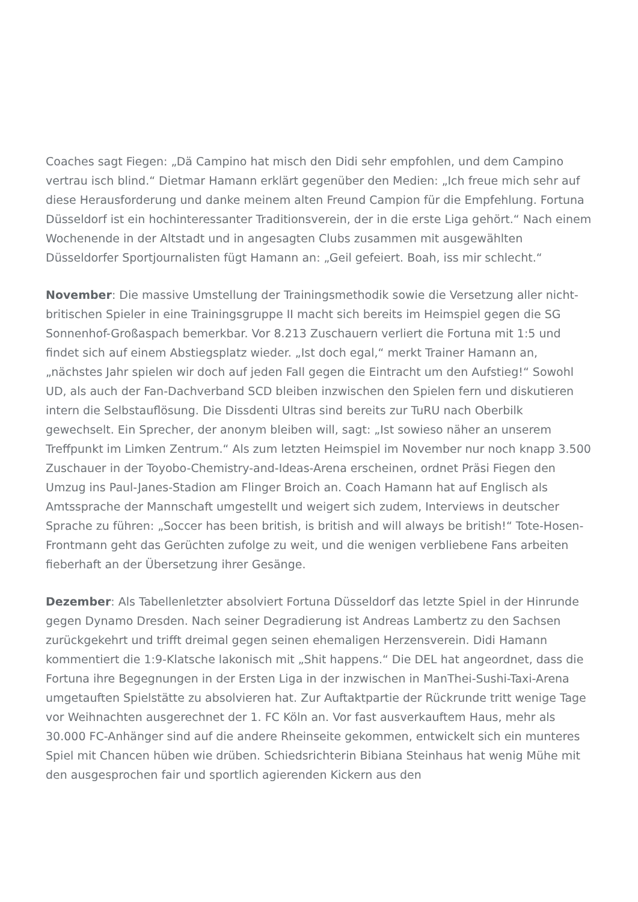Coaches sagt Fiegen: „Dä Campino hat misch den Didi sehr empfohlen, und dem Campino vertrau isch blind.“ Dietmar Hamann erklärt gegenüber den Medien: „Ich freue mich sehr auf diese Herausforderung und danke meinem alten Freund Campion für die Empfehlung. Fortuna Düsseldorf ist ein hochinteressanter Traditionsverein, der in die erste Liga gehört.“ Nach einem Wochenende in der Altstadt und in angesagten Clubs zusammen mit ausgewählten Düsseldorfer Sportjournalisten fügt Hamann an: „Geil gefeiert. Boah, iss mir schlecht.“
November: Die massive Umstellung der Trainingsmethodik sowie die Versetzung aller nicht-britischen Spieler in eine Trainingsgruppe II macht sich bereits im Heimspiel gegen die SG Sonnenhof-Großaspach bemerkbar. Vor 8.213 Zuschauern verliert die Fortuna mit 1:5 und findet sich auf einem Abstiegsplatz wieder. „Ist doch egal,“ merkt Trainer Hamann an, „nächstes Jahr spielen wir doch auf jeden Fall gegen die Eintracht um den Aufstieg!“ Sowohl UD, als auch der Fan-Dachverband SCD bleiben inzwischen den Spielen fern und diskutieren intern die Selbstauflösung. Die Dissdenti Ultras sind bereits zur TuRU nach Oberbilk gewechselt. Ein Sprecher, der anonym bleiben will, sagt: „Ist sowieso näher an unserem Treffpunkt im Limken Zentrum.“ Als zum letzten Heimspiel im November nur noch knapp 3.500 Zuschauer in der Toyobo-Chemistry-and-Ideas-Arena erscheinen, ordnet Präsi Fiegen den Umzug ins Paul-Janes-Stadion am Flinger Broich an. Coach Hamann hat auf Englisch als Amtssprache der Mannschaft umgestellt und weigert sich zudem, Interviews in deutscher Sprache zu führen: „Soccer has been british, is british and will always be british!“ Tote-Hosen-Frontmann geht das Gerüchten zufolge zu weit, und die wenigen verbliebene Fans arbeiten fieberhaft an der Übersetzung ihrer Gesänge.
Dezember: Als Tabellenletzter absolviert Fortuna Düsseldorf das letzte Spiel in der Hinrunde gegen Dynamo Dresden. Nach seiner Degradierung ist Andreas Lambertz zu den Sachsen zurückgekehrt und trifft dreimal gegen seinen ehemaligen Herzensverein. Didi Hamann kommentiert die 1:9-Klatsche lakonisch mit „Shit happens.“ Die DEL hat angeordnet, dass die Fortuna ihre Begegnungen in der Ersten Liga in der inzwischen in ManThei-Sushi-Taxi-Arena umgetauften Spielstätte zu absolvieren hat. Zur Auftaktpartie der Rückrunde tritt wenige Tage vor Weihnachten ausgerechnet der 1. FC Köln an. Vor fast ausverkauftem Haus, mehr als 30.000 FC-Anhänger sind auf die andere Rheinseite gekommen, entwickelt sich ein munteres Spiel mit Chancen hüben wie drüben. Schiedsrichterin Bibiana Steinhaus hat wenig Mühe mit den ausgesprochen fair und sportlich agierenden Kickern aus den